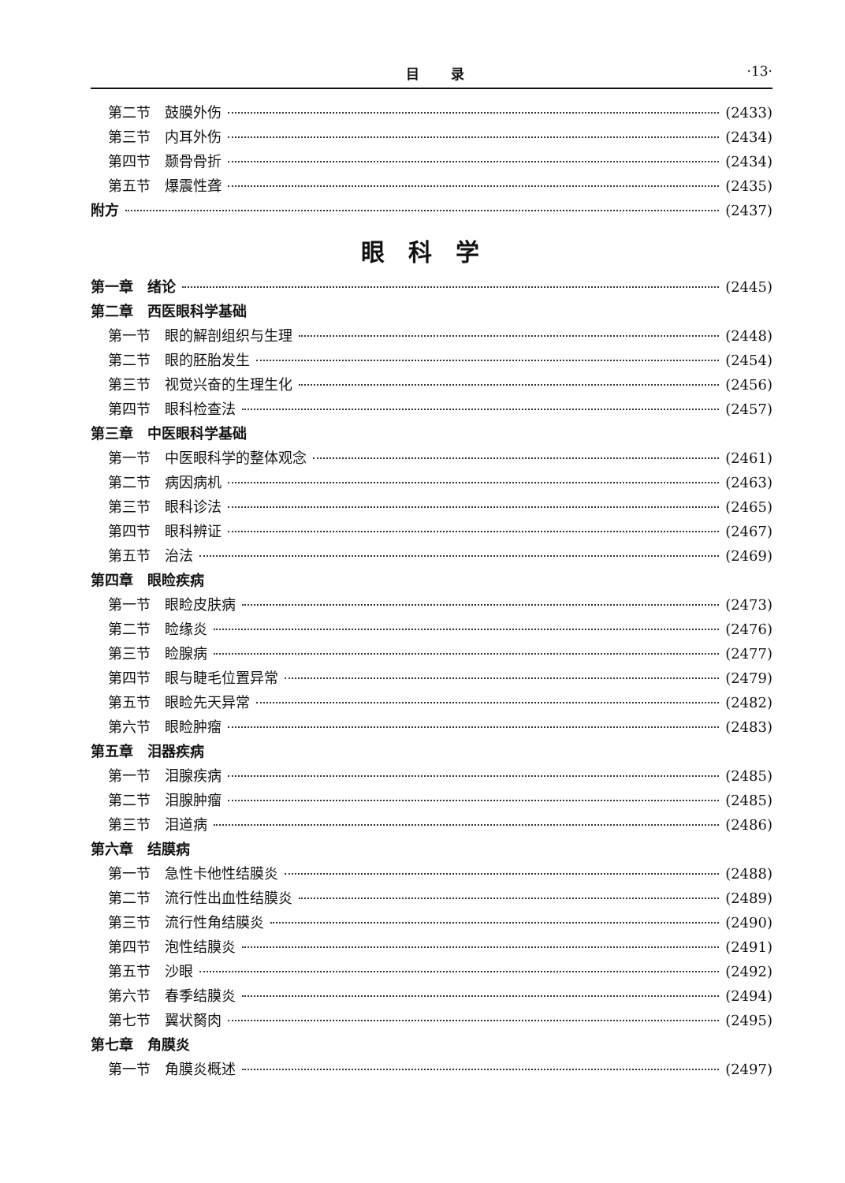目录 ·13·
第二节　鼓膜外伤 (2433)
第三节　内耳外伤 (2434)
第四节　颞骨骨折 (2434)
第五节　爆震性聋 (2435)
附方 (2437)
眼科学
第一章　绪论 (2445)
第二章　西医眼科学基础
第一节　眼的解剖组织与生理 (2448)
第二节　眼的胚胎发生 (2454)
第三节　视觉兴奋的生理生化 (2456)
第四节　眼科检查法 (2457)
第三章　中医眼科学基础
第一节　中医眼科学的整体观念 (2461)
第二节　病因病机 (2463)
第三节　眼科诊法 (2465)
第四节　眼科辨证 (2467)
第五节　治法 (2469)
第四章　眼睑疾病
第一节　眼睑皮肤病 (2473)
第二节　睑缘炎 (2476)
第三节　睑腺病 (2477)
第四节　眼与睫毛位置异常 (2479)
第五节　眼睑先天异常 (2482)
第六节　眼睑肿瘤 (2483)
第五章　泪器疾病
第一节　泪腺疾病 (2485)
第二节　泪腺肿瘤 (2485)
第三节　泪道病 (2486)
第六章　结膜病
第一节　急性卡他性结膜炎 (2488)
第二节　流行性出血性结膜炎 (2489)
第三节　流行性角结膜炎 (2490)
第四节　泡性结膜炎 (2491)
第五节　沙眼 (2492)
第六节　春季结膜炎 (2494)
第七节　翼状胬肉 (2495)
第七章　角膜炎
第一节　角膜炎概述 (2497)